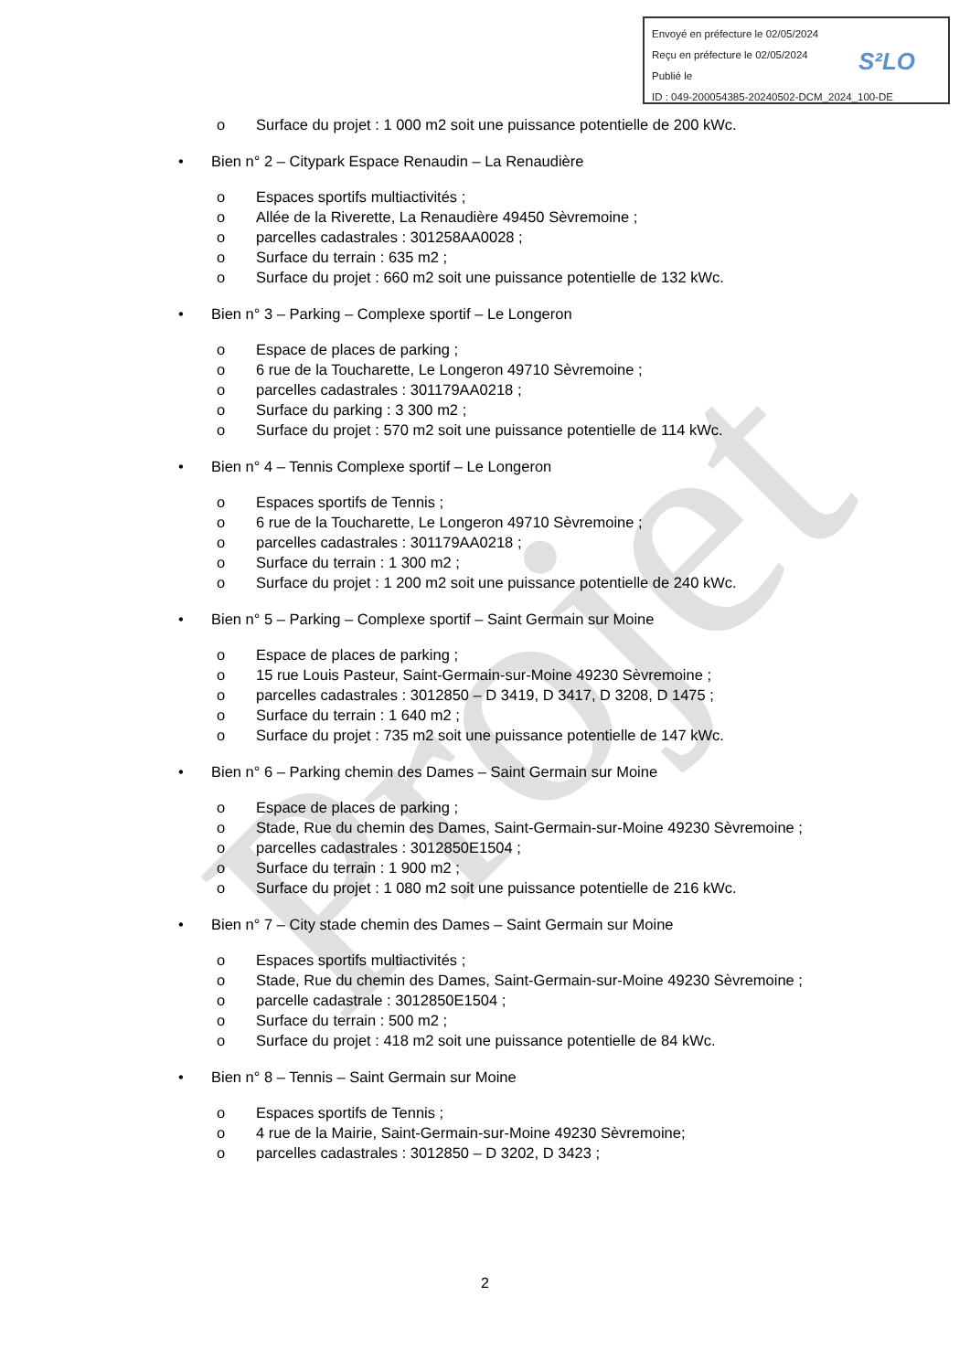Projet
Envoyé en préfecture le 02/05/2024
Reçu en préfecture le 02/05/2024
Publié le
ID : 049-200054385-20240502-DCM_2024_100-DE
S²LO
o Surface du projet : 1 000 m2 soit une puissance potentielle de 200 kWc.
• Bien n° 2 – Citypark Espace Renaudin – La Renaudière
o Espaces sportifs multiactivités ;
o Allée de la Riverette, La Renaudière 49450 Sèvremoine ;
o parcelles cadastrales : 301258AA0028 ;
o Surface du terrain : 635 m2 ;
o Surface du projet : 660 m2 soit une puissance potentielle de 132 kWc.
• Bien n° 3 – Parking – Complexe sportif – Le Longeron
o Espace de places de parking ;
o 6 rue de la Toucharette, Le Longeron 49710 Sèvremoine ;
o parcelles cadastrales : 301179AA0218 ;
o Surface du parking : 3 300 m2 ;
o Surface du projet : 570 m2 soit une puissance potentielle de 114 kWc.
• Bien n° 4 – Tennis Complexe sportif – Le Longeron
o Espaces sportifs de Tennis ;
o 6 rue de la Toucharette, Le Longeron 49710 Sèvremoine ;
o parcelles cadastrales : 301179AA0218 ;
o Surface du terrain : 1 300 m2 ;
o Surface du projet : 1 200 m2 soit une puissance potentielle de 240 kWc.
• Bien n° 5 – Parking – Complexe sportif – Saint Germain sur Moine
o Espace de places de parking ;
o 15 rue Louis Pasteur, Saint-Germain-sur-Moine 49230 Sèvremoine ;
o parcelles cadastrales : 3012850 – D 3419, D 3417, D 3208, D 1475 ;
o Surface du terrain : 1 640 m2 ;
o Surface du projet : 735 m2 soit une puissance potentielle de 147 kWc.
• Bien n° 6 – Parking chemin des Dames – Saint Germain sur Moine
o Espace de places de parking ;
o Stade, Rue du chemin des Dames, Saint-Germain-sur-Moine 49230 Sèvremoine ;
o parcelles cadastrales : 3012850E1504 ;
o Surface du terrain : 1 900 m2 ;
o Surface du projet : 1 080 m2 soit une puissance potentielle de 216 kWc.
• Bien n° 7 – City stade chemin des Dames – Saint Germain sur Moine
o Espaces sportifs multiactivités ;
o Stade, Rue du chemin des Dames, Saint-Germain-sur-Moine 49230 Sèvremoine ;
o parcelle cadastrale : 3012850E1504 ;
o Surface du terrain : 500 m2 ;
o Surface du projet : 418 m2 soit une puissance potentielle de 84 kWc.
• Bien n° 8 – Tennis – Saint Germain sur Moine
o Espaces sportifs de Tennis ;
o 4 rue de la Mairie, Saint-Germain-sur-Moine 49230 Sèvremoine;
o parcelles cadastrales : 3012850 – D 3202, D 3423 ;
2